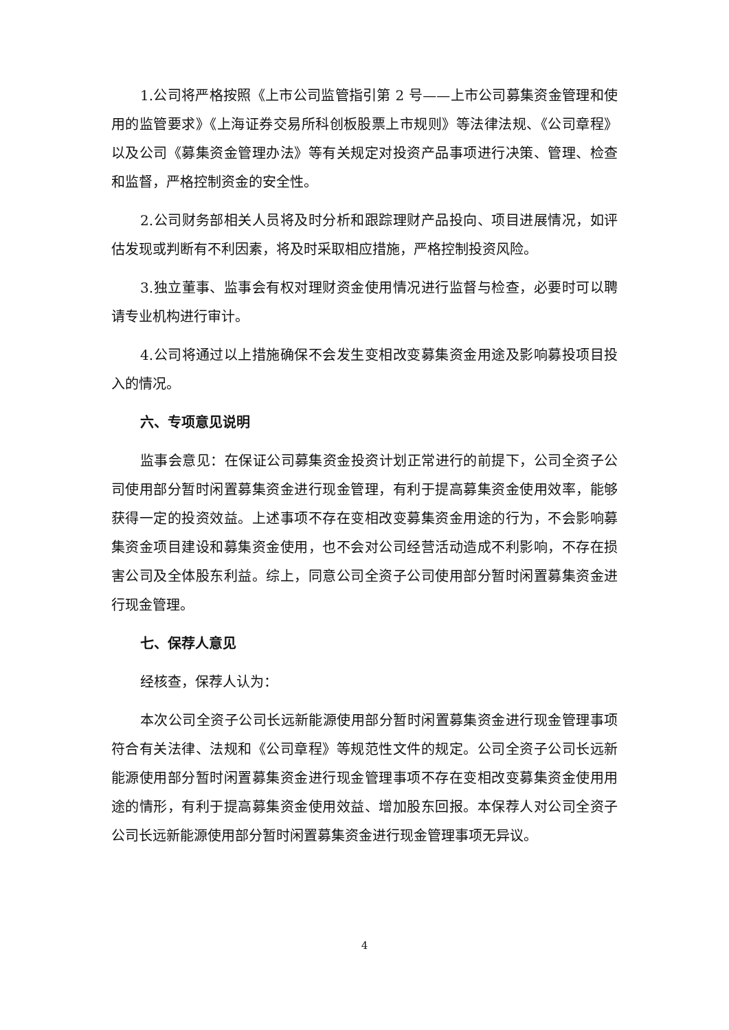1.公司将严格按照《上市公司监管指引第 2 号——上市公司募集资金管理和使用的监管要求》《上海证券交易所科创板股票上市规则》等法律法规、《公司章程》以及公司《募集资金管理办法》等有关规定对投资产品事项进行决策、管理、检查和监督，严格控制资金的安全性。
2.公司财务部相关人员将及时分析和跟踪理财产品投向、项目进展情况，如评估发现或判断有不利因素，将及时采取相应措施，严格控制投资风险。
3.独立董事、监事会有权对理财资金使用情况进行监督与检查，必要时可以聘请专业机构进行审计。
4.公司将通过以上措施确保不会发生变相改变募集资金用途及影响募投项目投入的情况。
六、专项意见说明
监事会意见：在保证公司募集资金投资计划正常进行的前提下，公司全资子公司使用部分暂时闲置募集资金进行现金管理，有利于提高募集资金使用效率，能够获得一定的投资效益。上述事项不存在变相改变募集资金用途的行为，不会影响募集资金项目建设和募集资金使用，也不会对公司经营活动造成不利影响，不存在损害公司及全体股东利益。综上，同意公司全资子公司使用部分暂时闲置募集资金进行现金管理。
七、保荐人意见
经核查，保荐人认为：
本次公司全资子公司长远新能源使用部分暂时闲置募集资金进行现金管理事项符合有关法律、法规和《公司章程》等规范性文件的规定。公司全资子公司长远新能源使用部分暂时闲置募集资金进行现金管理事项不存在变相改变募集资金使用用途的情形，有利于提高募集资金使用效益、增加股东回报。本保荐人对公司全资子公司长远新能源使用部分暂时闲置募集资金进行现金管理事项无异议。
4